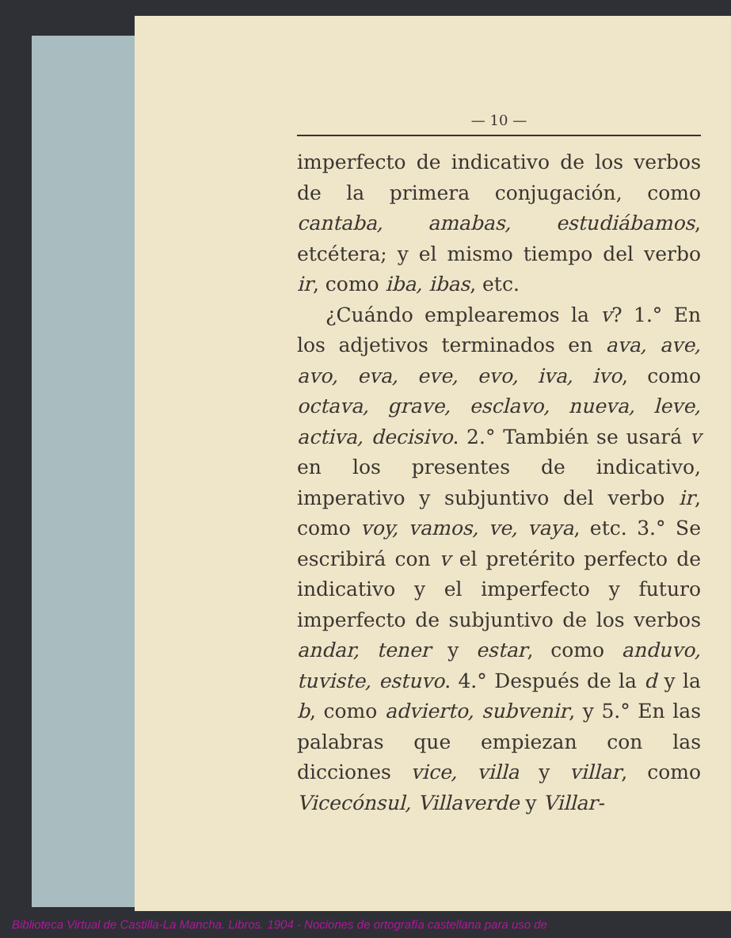— 10 —
imperfecto de indicativo de los verbos de la primera conjugación, como cantaba, amabas, estudiábamos, etcétera; y el mismo tiempo del verbo ir, como iba, ibas, etc.
¿Cuándo emplearemos la v? 1.° En los adjetivos terminados en ava, ave, avo, eva, eve, evo, iva, ivo, como octava, grave, esclavo, nueva, leve, activa, decisivo. 2.° También se usará v en los presentes de indicativo, imperativo y subjuntivo del verbo ir, como voy, vamos, ve, vaya, etc. 3.° Se escribirá con v el pretérito perfecto de indicativo y el imperfecto y futuro imperfecto de subjuntivo de los verbos andar, tener y estar, como anduvo, tuviste, estuvo. 4.° Después de la d y la b, como advierto, subvenir, y 5.° En las palabras que empiezan con las dicciones vice, villa y villar, como Vicecónsul, Villaverde y Villar-
Biblioteca Virtual de Castilla-La Mancha. Libros. 1904 - Nociones de ortografía castellana para uso de